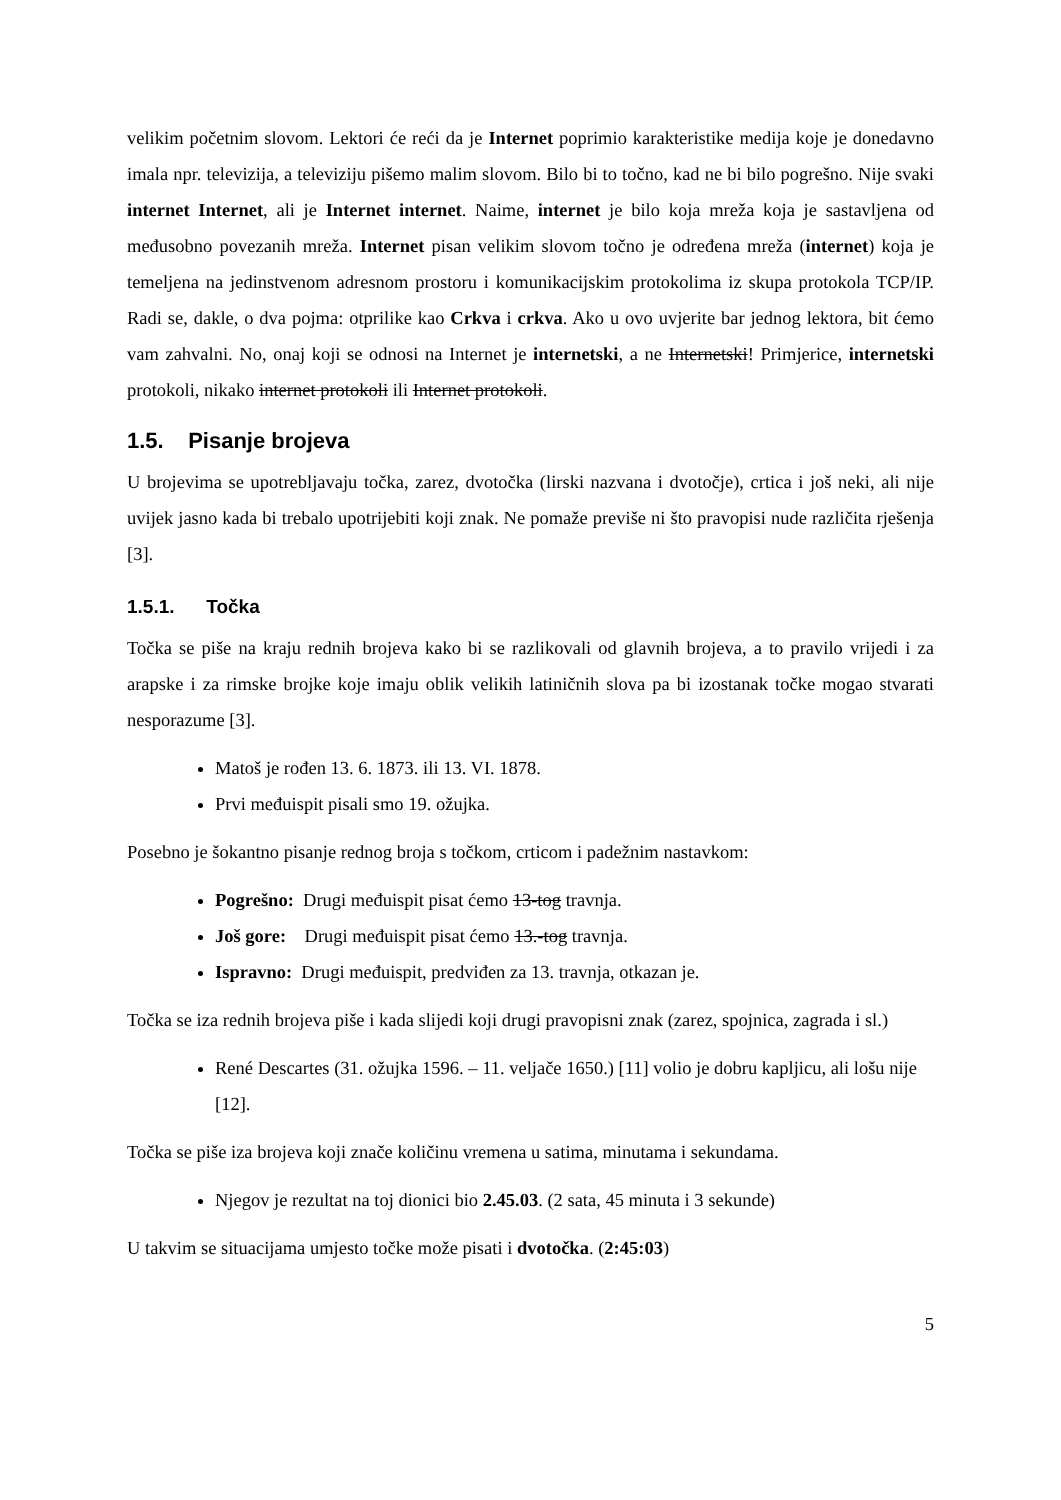velikim početnim slovom. Lektori će reći da je Internet poprimio karakteristike medija koje je donedavno imala npr. televizija, a televiziju pišemo malim slovom. Bilo bi to točno, kad ne bi bilo pogrešno. Nije svaki internet Internet, ali je Internet internet. Naime, internet je bilo koja mreža koja je sastavljena od međusobno povezanih mreža. Internet pisan velikim slovom točno je određena mreža (internet) koja je temeljena na jedinstvenom adresnom prostoru i komunikacijskim protokolima iz skupa protokola TCP/IP. Radi se, dakle, o dva pojma: otprilike kao Crkva i crkva. Ako u ovo uvjerite bar jednog lektora, bit ćemo vam zahvalni. No, onaj koji se odnosi na Internet je internetski, a ne Internetski! Primjerice, internetski protokoli, nikako internet protokoli ili Internet protokoli.
1.5. Pisanje brojeva
U brojevima se upotrebljavaju točka, zarez, dvotočka (lirski nazvana i dvotočje), crtica i još neki, ali nije uvijek jasno kada bi trebalo upotrijebiti koji znak. Ne pomaže previše ni što pravopisi nude različita rješenja [3].
1.5.1. Točka
Točka se piše na kraju rednih brojeva kako bi se razlikovali od glavnih brojeva, a to pravilo vrijedi i za arapske i za rimske brojke koje imaju oblik velikih latiničnih slova pa bi izostanak točke mogao stvarati nesporazume [3].
Matoš je rođen 13. 6. 1873. ili 13. VI. 1878.
Prvi međuispit pisali smo 19. ožujka.
Posebno je šokantno pisanje rednog broja s točkom, crticom i padežnim nastavkom:
Pogrešno: Drugi međuispit pisat ćemo 13-tog travnja.
Još gore: Drugi međuispit pisat ćemo 13.-tog travnja.
Ispravno: Drugi međuispit, predviđen za 13. travnja, otkazan je.
Točka se iza rednih brojeva piše i kada slijedi koji drugi pravopisni znak (zarez, spojnica, zagrada i sl.)
René Descartes (31. ožujka 1596. – 11. veljače 1650.) [11] volio je dobru kapljicu, ali lošu nije [12].
Točka se piše iza brojeva koji znače količinu vremena u satima, minutama i sekundama.
Njegov je rezultat na toj dionici bio 2.45.03. (2 sata, 45 minuta i 3 sekunde)
U takvim se situacijama umjesto točke može pisati i dvotočka. (2:45:03)
5